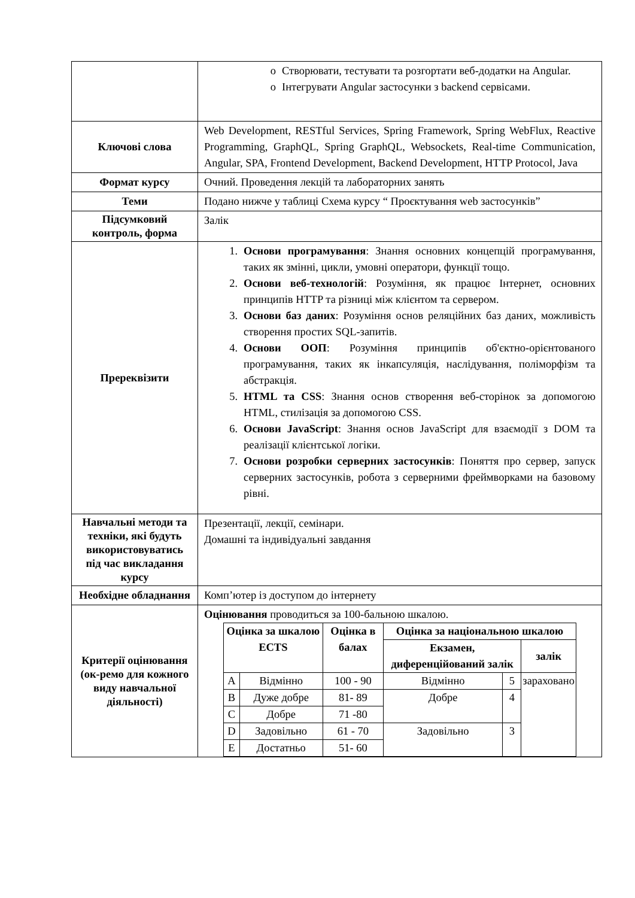| | o Створювати, тестувати та розгортати веб-додатки на Angular. o Інтегрувати Angular застосунки з backend сервісами. |
| Ключові слова | Web Development, RESTful Services, Spring Framework, Spring WebFlux, Reactive Programming, GraphQL, Spring GraphQL, Websockets, Real-time Communication, Angular, SPA, Frontend Development, Backend Development, HTTP Protocol, Java |
| Формат курсу | Очний. Проведення лекцій та лабораторних занять |
| Теми | Подано нижче у таблиці Схема курсу “ Проєктування web застосунків” |
| Підсумковий контроль, форма | Залік |
| Пререквізити | 1. Основи програмування : Знання основних концепцій програмування, таких як змінні, цикли, умовні оператори, функції тощо. 2. Основи веб-технологій : Розуміння, як працює Інтернет, основних принципів HTTP та різниці між клієнтом та сервером. 3. Основи баз даних : Розуміння основ реляційних баз даних, можливість створення простих SQL-запитів. 4. Основи ООП : Розуміння принципів об'єктно-орієнтованого програмування, таких як інкапсуляція, наслідування, поліморфізм та абстракція. 5. HTML та CSS : Знання основ створення веб-сторінок за допомогою HTML, стилізація за допомогою CSS. 6. Основи JavaScript : Знання основ JavaScript для взаємодії з DOM та реалізації клієнтської логіки. 7. Основи розробки серверних застосунків : Поняття про сервер, запуск серверних застосунків, робота з серверними фреймворками на базовому рівні. |
| Навчальні методи та техніки, які будуть використовуватись під час викладання курсу | Презентації, лекції, семінари. Домашні та індивідуальні завдання |
| Необхідне обладнання | Комп’ютер із доступом до інтернету |
| Критерії оцінювання (ок-ремо для кожного виду навчальної діяльності) | Оцінювання проводиться за 100-бальною шкалою. / Оцінка за шкалою ECTS / / Оцінка в балах / Оцінка за національною шкалою / / / / --- / --- / --- / --- / --- / --- / / / / / Екзамен, диференційований залік / / залік / / A / Відмінно / 100 - 90 / Відмінно / 5 / зараховано / / B / Дуже добре / 81- 89 / Добре / 4 / / / C / Добре / 71 -80 / / / / / D / Задовільно / 61 - 70 / Задовільно / 3 / / / E / Достатньо / 51- 60 / / / / |